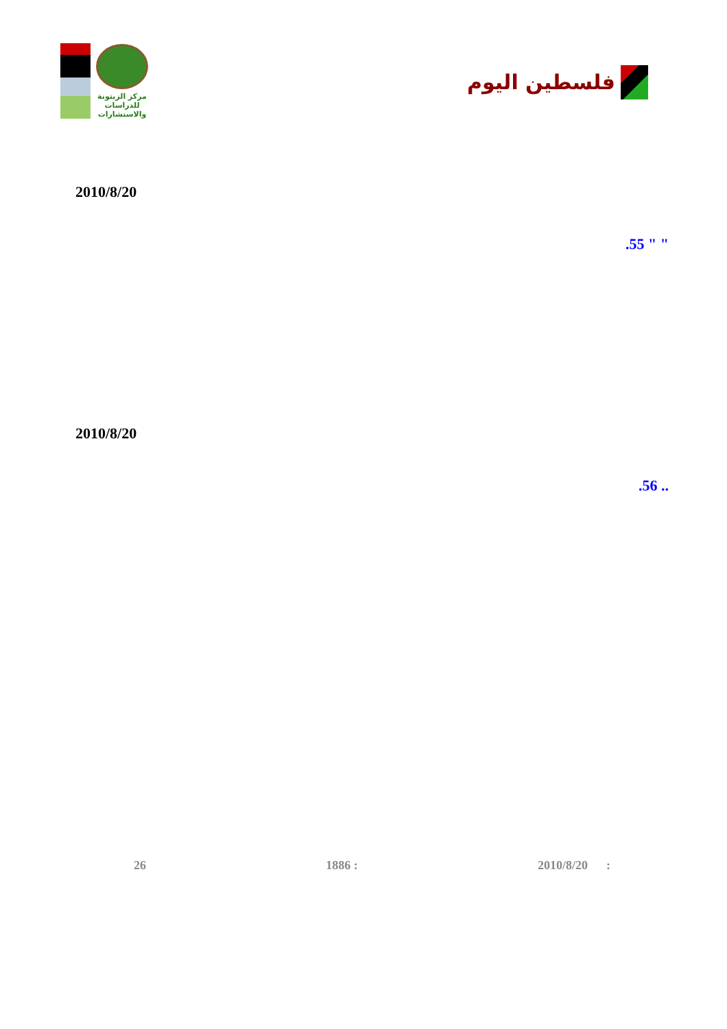مركز الزيتونة
للدراسات والاستشارات
فلسطين اليوم
2010/8/20
.55 " "
2010/8/20
.56 ..
26 1886 : 2010/8/20 :